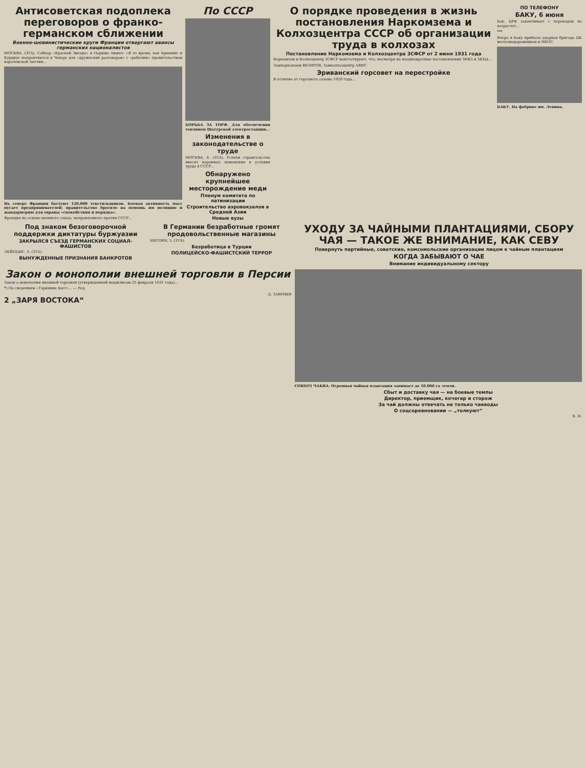Антисоветская подоплека переговоров о франко-германском сближении
Военно-шовинистические круги Франции отвергают авансы германских националистов
МОСКВА, (ЗТА). Собкор «Красной Звезды» в Париже пишет: «В то время, как Брюнинг и Курциус направляются в Чекерс для «дружеских разговоров» с «рабочим» правительством королевской Англии...
На севере Франции бастуют 120.000 текстильщиков. Боевая активность масс пугает предпринимателей; правительство бросило на помощь им полицию и жандармерию для охраны «спокойствия и порядка».
Франция на основе военного союза, направленного против СССР...
По СССР
БОРЬБА ЗА ТОРФ. Для обеспечения топливом Шатурской электростанции...
Изменения в законодательстве о труде
МОСКВА, 6. (ЗТА). Успехи строительства вносят коренные изменения в условия труда в СССР...
Обнаружено крупнейшее месторождение меди
Пленум комитета по латинизации
Строительство аэровокзалов в Средней Азии
Новые вузы
О порядке проведения в жизнь постановления Наркомзема и Колхозцентра СССР об организации труда в колхозах
Постановление Наркомзема и Колхозцентра ЗСФСР от 2 июня 1931 года
Наркомзем и Колхозцентр ЗСФСР констатируют, что, несмотря на неоднократные постановления ЗНКЗ и ЗКХЦ...
Замнаркомзем ВЕЗИРОВ, Замколхозцентр АВИС
Эриванский горсовет на перестройке
В отличие от горсовета созыва 1929 года...
ПО ТЕЛЕФОНУ
БАКУ, 6 июня
Бак. ЦРК заканчивает с переходом на хозрасчет...
***
Вчера в Баку прибыла ударная бригада ЦК железнодорожников и НКПС.
БАКУ. На фабрике им. Ленина.
Под знаком безоговорочной поддержки диктатуры буржуазии
ЗАКРЫЛСЯ СЪЕЗД ГЕРМАНСКИХ СОЦИАЛ-ФАШИСТОВ
ЛЕЙПЦИГ, 5. (ЗТА).
ВЫНУЖДЕННЫЕ ПРИЗНАНИЯ БАНКРОТОВ
В Германии безработные громят продовольственные магазины
БЕРЛИН, 5. (ЗТА).
Безработица в Турции
ПОЛИЦЕЙСКО-ФАШИСТСКИЙ ТЕРРОР
УХОДУ ЗА ЧАЙНЫМИ ПЛАНТАЦИЯМИ, СБОРУ ЧАЯ — ТАКОЕ ЖЕ ВНИМАНИЕ, КАК СЕВУ
Повернуть партийные, советские, комсомольские организации лицом к чайным плантациям
КОГДА ЗАБЫВАЮТ О ЧАЕ
Внимание индивидуальному сектору
Закон о монополии внешней торговли в Персии
Закон о монополии внешней торговли (утвержденный меджлисом 25 февраля 1931 года)...
*) По сведениям «Тэрикиие пост»... — Ред.
Д. ЗАВРИЕВ
2 „ЗАРЯ ВОСТОКА“
СОВХОЗ ЧАКВА. Огромная чайная плантация занимает до 10.000 га земли.
Сбыт и доставку чая — на боевые темпы
Директор, приемщик, кочегар и сторож
За чай должны отвечать не только чаеводы
О соцсоревновании — „толкуют“
К. Н.